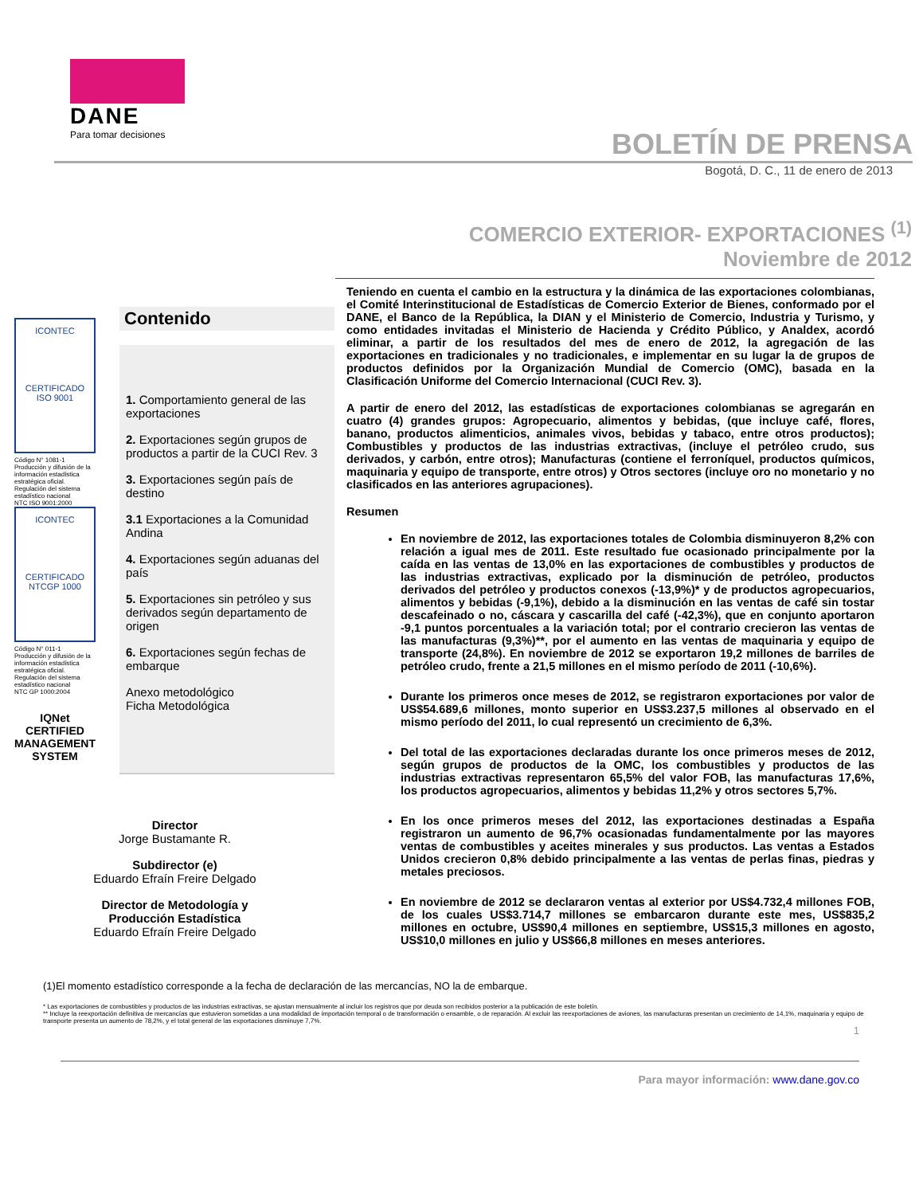DANE
Para tomar decisiones
BOLETÍN DE PRENSA
Bogotá, D. C., 11 de enero de 2013
COMERCIO EXTERIOR- EXPORTACIONES <sup>(1)</sup>
Noviembre de 2012
ICONTEC
CERTIFICADO
ISO 9001
Código N° 1081-1
Producción y difusión de la información estadística estratégica oficial. Regulación del sistema estadístico nacional
NTC ISO 9001:2000
ICONTEC
CERTIFICADO
NTCGP 1000
Código N° 011-1
Producción y difusión de la información estadística estratégica oficial. Regulación del sistema estadístico nacional
NTC GP 1000:2004
IQNet
CERTIFIED MANAGEMENT SYSTEM
Contenido
1. Comportamiento general de las exportaciones
2. Exportaciones según grupos de productos a partir de la CUCI Rev. 3
3. Exportaciones según país de destino
3.1 Exportaciones a la Comunidad Andina
4. Exportaciones según aduanas del país
5. Exportaciones sin petróleo y sus derivados según departamento de origen
6. Exportaciones según fechas de embarque
Anexo metodológico
Ficha Metodológica
Director
Jorge Bustamante R.
Subdirector (e)
Eduardo Efraín Freire Delgado
Director de Metodología y
Producción Estadística
Eduardo Efraín Freire Delgado
Teniendo en cuenta el cambio en la estructura y la dinámica de las exportaciones colombianas, el Comité Interinstitucional de Estadísticas de Comercio Exterior de Bienes, conformado por el DANE, el Banco de la República, la DIAN y el Ministerio de Comercio, Industria y Turismo, y como entidades invitadas el Ministerio de Hacienda y Crédito Público, y Analdex, acordó eliminar, a partir de los resultados del mes de enero de 2012, la agregación de las exportaciones en tradicionales y no tradicionales, e implementar en su lugar la de grupos de productos definidos por la Organización Mundial de Comercio (OMC), basada en la Clasificación Uniforme del Comercio Internacional (CUCI Rev. 3).
A partir de enero del 2012, las estadísticas de exportaciones colombianas se agregarán en cuatro (4) grandes grupos: Agropecuario, alimentos y bebidas, (que incluye café, flores, banano, productos alimenticios, animales vivos, bebidas y tabaco, entre otros productos); Combustibles y productos de las industrias extractivas, (incluye el petróleo crudo, sus derivados, y carbón, entre otros); Manufacturas (contiene el ferroníquel, productos químicos, maquinaria y equipo de transporte, entre otros) y Otros sectores (incluye oro no monetario y no clasificados en las anteriores agrupaciones).
Resumen
En noviembre de 2012, las exportaciones totales de Colombia disminuyeron 8,2% con relación a igual mes de 2011. Este resultado fue ocasionado principalmente por la caída en las ventas de 13,0% en las exportaciones de combustibles y productos de las industrias extractivas, explicado por la disminución de petróleo, productos derivados del petróleo y productos conexos (-13,9%)* y de productos agropecuarios, alimentos y bebidas (-9,1%), debido a la disminución en las ventas de café sin tostar descafeinado o no, cáscara y cascarilla del café (-42,3%), que en conjunto aportaron -9,1 puntos porcentuales a la variación total; por el contrario crecieron las ventas de las manufacturas (9,3%)**, por el aumento en las ventas de maquinaria y equipo de transporte (24,8%). En noviembre de 2012 se exportaron 19,2 millones de barriles de petróleo crudo, frente a 21,5 millones en el mismo período de 2011 (-10,6%).
Durante los primeros once meses de 2012, se registraron exportaciones por valor de US$54.689,6 millones, monto superior en US$3.237,5 millones al observado en el mismo período del 2011, lo cual representó un crecimiento de 6,3%.
Del total de las exportaciones declaradas durante los once primeros meses de 2012, según grupos de productos de la OMC, los combustibles y productos de las industrias extractivas representaron 65,5% del valor FOB, las manufacturas 17,6%, los productos agropecuarios, alimentos y bebidas 11,2% y otros sectores 5,7%.
En los once primeros meses del 2012, las exportaciones destinadas a España registraron un aumento de 96,7% ocasionadas fundamentalmente por las mayores ventas de combustibles y aceites minerales y sus productos. Las ventas a Estados Unidos crecieron 0,8% debido principalmente a las ventas de perlas finas, piedras y metales preciosos.
En noviembre de 2012 se declararon ventas al exterior por US$4.732,4 millones FOB, de los cuales US$3.714,7 millones se embarcaron durante este mes, US$835,2 millones en octubre, US$90,4 millones en septiembre, US$15,3 millones en agosto, US$10,0 millones en julio y US$66,8 millones en meses anteriores.
(1)El momento estadístico corresponde a la fecha de declaración de las mercancías, NO la de embarque.
* Las exportaciones de combustibles y productos de las industrias extractivas, se ajustan mensualmente al incluir los registros que por deuda son recibidos posterior a la publicación de este boletín.
** Incluye la reexportación definitiva de mercancías que estuvieron sometidas a una modalidad de importación temporal o de transformación o ensamble, o de reparación. Al excluir las reexportaciones de aviones, las manufacturas presentan un crecimiento de 14,1%, maquinaria y equipo de transporte presenta un aumento de 78,2%, y el total general de las exportaciones disminuye 7,7%.
1
Para mayor información: www.dane.gov.co